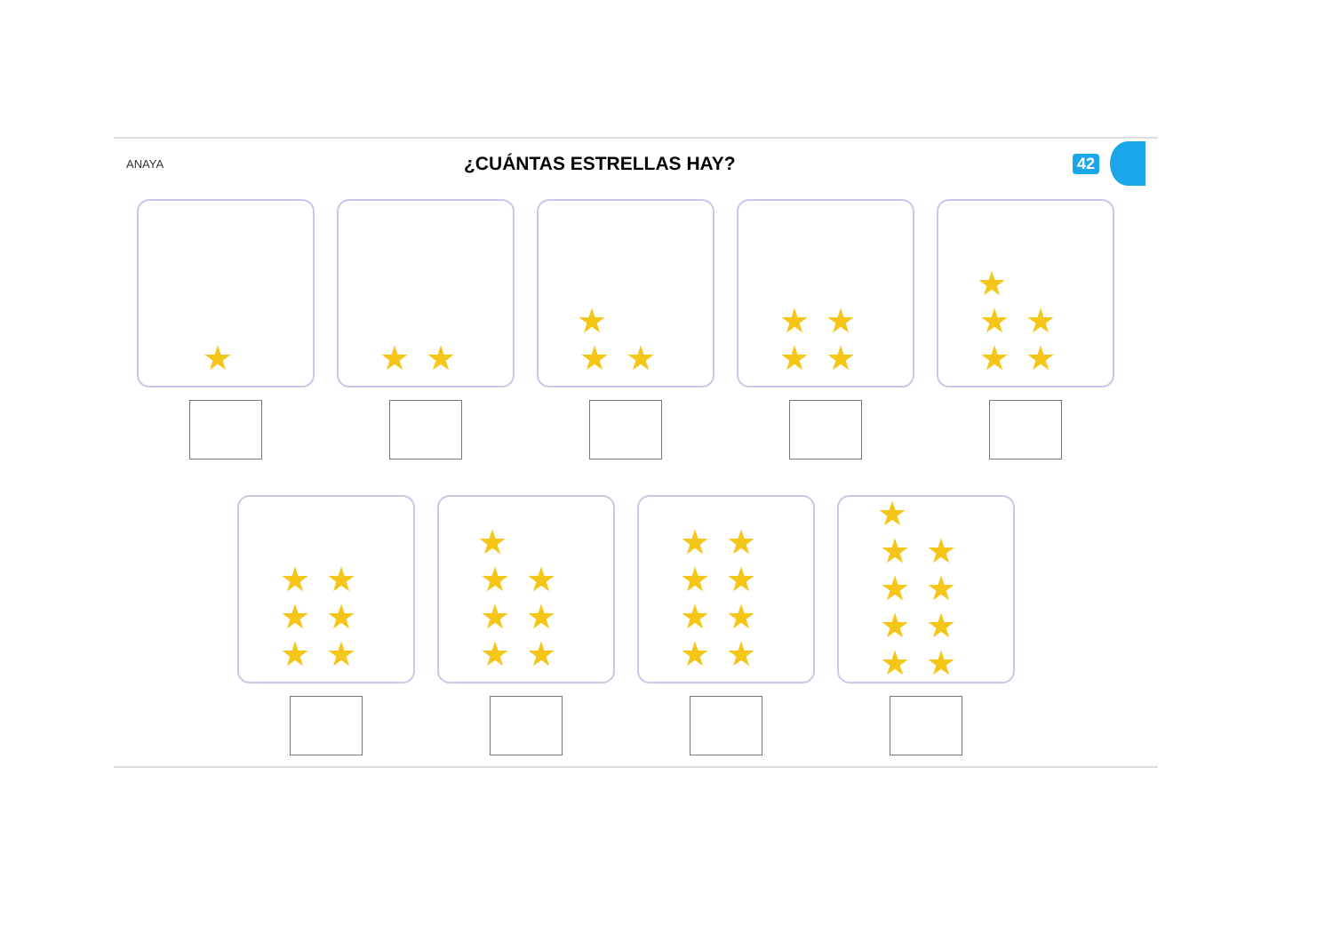ANAYA
¿CUÁNTAS ESTRELLAS HAY?
42
★ ★★ ★
★★
★★
★★
★
★★
★★
★★
★★
★★
★
★★
★★
★★
★★
★★
★★
★★
★
★★
★★
★★
★★